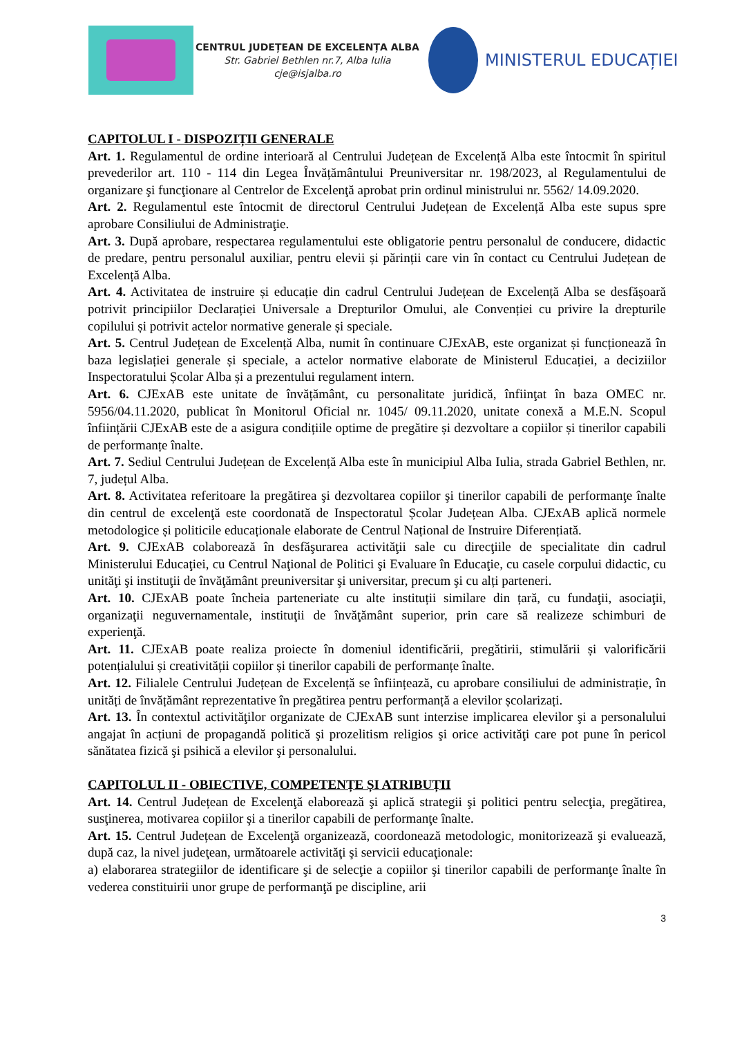CENTRUL JUDEȚEAN DE EXCELENȚA ALBA
Str. Gabriel Bethlen nr.7, Alba Iulia
cje@isjalba.ro
MINISTERUL EDUCAȚIEI
CAPITOLUL I - DISPOZIȚII GENERALE
Art. 1. Regulamentul de ordine interioară al Centrului Județean de Excelență Alba este întocmit în spiritul prevederilor art. 110 - 114 din Legea Învățământului Preuniversitar nr. 198/2023, al Regulamentului de organizare şi funcţionare al Centrelor de Excelenţă aprobat prin ordinul ministrului nr. 5562/ 14.09.2020.
Art. 2. Regulamentul este întocmit de directorul Centrului Județean de Excelență Alba este supus spre aprobare Consiliului de Administraţie.
Art. 3. După aprobare, respectarea regulamentului este obligatorie pentru personalul de conducere, didactic de predare, pentru personalul auxiliar, pentru elevii și părinții care vin în contact cu Centrului Județean de Excelență Alba.
Art. 4. Activitatea de instruire și educație din cadrul Centrului Județean de Excelență Alba se desfășoară potrivit principiilor Declarației Universale a Drepturilor Omului, ale Convenției cu privire la drepturile copilului și potrivit actelor normative generale și speciale.
Art. 5. Centrul Județean de Excelență Alba, numit în continuare CJExAB, este organizat și funcționează în baza legislației generale și speciale, a actelor normative elaborate de Ministerul Educației, a deciziilor Inspectoratului Școlar Alba și a prezentului regulament intern.
Art. 6. CJExAB este unitate de învățământ, cu personalitate juridică, înfiinţat în baza OMEC nr. 5956/04.11.2020, publicat în Monitorul Oficial nr. 1045/ 09.11.2020, unitate conexă a M.E.N. Scopul înființării CJExAB este de a asigura condițiile optime de pregătire și dezvoltare a copiilor și tinerilor capabili de performanțe înalte.
Art. 7. Sediul Centrului Județean de Excelență Alba este în municipiul Alba Iulia, strada Gabriel Bethlen, nr. 7, județul Alba.
Art. 8. Activitatea referitoare la pregătirea şi dezvoltarea copiilor şi tinerilor capabili de performanţe înalte din centrul de excelenţă este coordonată de Inspectoratul Școlar Județean Alba. CJExAB aplică normele metodologice și politicile educaționale elaborate de Centrul Național de Instruire Diferențiată.
Art. 9. CJExAB colaborează în desfăşurarea activităţii sale cu direcţiile de specialitate din cadrul Ministerului Educaţiei, cu Centrul Naţional de Politici şi Evaluare în Educaţie, cu casele corpului didactic, cu unităţi şi instituţii de învăţământ preuniversitar şi universitar, precum şi cu alți parteneri.
Art. 10. CJExAB poate încheia parteneriate cu alte instituții similare din țară, cu fundaţii, asociaţii, organizaţii neguvernamentale, instituţii de învăţământ superior, prin care să realizeze schimburi de experienţă.
Art. 11. CJExAB poate realiza proiecte în domeniul identificării, pregătirii, stimulării și valorificării potențialului și creativității copiilor și tinerilor capabili de performanțe înalte.
Art. 12. Filialele Centrului Județean de Excelență se înființează, cu aprobare consiliului de administrație, în unități de învățământ reprezentative în pregătirea pentru performanță a elevilor școlarizați.
Art. 13. În contextul activităţilor organizate de CJExAB sunt interzise implicarea elevilor şi a personalului angajat în acțiuni de propagandă politică şi prozelitism religios şi orice activităţi care pot pune în pericol sănătatea fizică şi psihică a elevilor şi personalului.
CAPITOLUL II - OBIECTIVE, COMPETENȚE ȘI ATRIBUȚII
Art. 14. Centrul Județean de Excelenţă elaborează şi aplică strategii şi politici pentru selecţia, pregătirea, susţinerea, motivarea copiilor şi a tinerilor capabili de performanţe înalte.
Art. 15. Centrul Județean de Excelenţă organizează, coordonează metodologic, monitorizează şi evaluează, după caz, la nivel judeţean, următoarele activităţi şi servicii educaţionale:
a) elaborarea strategiilor de identificare şi de selecţie a copiilor şi tinerilor capabili de performanţe înalte în vederea constituirii unor grupe de performanţă pe discipline, arii
3